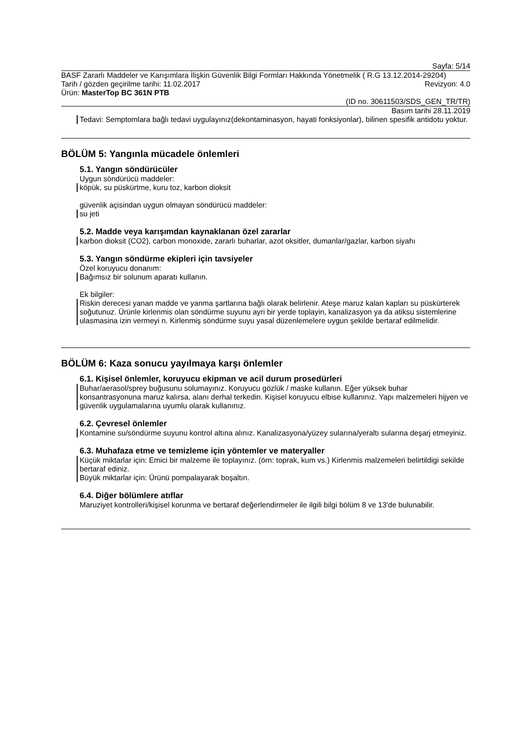Sayfa: 5/14
BASF Zararlı Maddeler ve Karışımlara İlişkin Güvenlik Bilgi Formları Hakkında Yönetmelik ( R.G 13.12.2014-29204)
Tarih / gözden geçirilme tarihi: 11.02.2017 Revizyon: 4.0
Ürün: MasterTop BC 361N PTB
(ID no. 30611503/SDS_GEN_TR/TR)
Basım tarihi 28.11.2019
Tedavi: Semptomlara bağlı tedavi uygulayınız(dekontaminasyon, hayati fonksiyonlar), bilinen spesifik antidotu yoktur.
BÖLÜM 5: Yangınla mücadele önlemleri
5.1. Yangın söndürücüler
Uygun söndürücü maddeler:
köpük, su püskürtme, kuru toz, karbon dioksit
güvenlik açisindan uygun olmayan söndürücü maddeler:
su jeti
5.2. Madde veya karışımdan kaynaklanan özel zararlar
karbon dioksit (CO2), carbon monoxide, zararlı buharlar, azot oksitler, dumanlar/gazlar, karbon siyahı
5.3. Yangın söndürme ekipleri için tavsiyeler
Özel koruyucu donanım:
Bağımsız bir solunum aparatı kullanın.
Ek bilgiler:
Riskin derecesi yanan madde ve yanma şartlarına bağlı olarak belirlenir. Ateşe maruz kalan kapları su püskürterek soğutunuz. Ürünle kirlenmis olan söndürme suyunu ayri bir yerde toplayin, kanalizasyon ya da atiksu sistemlerine ulasmasina izin vermeyi n. Kirlenmiş söndürme suyu yasal düzenlemelere uygun şekilde bertaraf edilmelidir.
BÖLÜM 6: Kaza sonucu yayılmaya karşı önlemler
6.1. Kişisel önlemler, koruyucu ekipman ve acil durum prosedürleri
Buhar/aerasol/sprey buğusunu solumayınız. Koruyucu gözlük / maske kullanın. Eğer yüksek buhar konsantrasyonuna maruz kalırsa, alanı derhal terkedin. Kişisel koruyucu elbise kullanınız. Yapı malzemeleri hijyen ve güvenlik uygulamalarına uyumlu olarak kullanınız.
6.2. Çevresel önlemler
Kontamine su/söndürme suyunu kontrol altına alınız. Kanalizasyona/yüzey sularına/yeraltı sularına deşarj etmeyiniz.
6.3. Muhafaza etme ve temizleme için yöntemler ve materyaller
Küçük miktarlar için: Emici bir malzeme ile toplayınız. (örn: toprak, kum vs.) Kirlenmis malzemeleri belirtildigi sekilde bertaraf ediniz.
Büyük miktarlar için: Ürünü pompalayarak boşaltın.
6.4. Diğer bölümlere atıflar
Maruziyet kontrolleri/kişisel korunma ve bertaraf değerlendirmeler ile ilgili bilgi bölüm 8 ve 13'de bulunabilir.